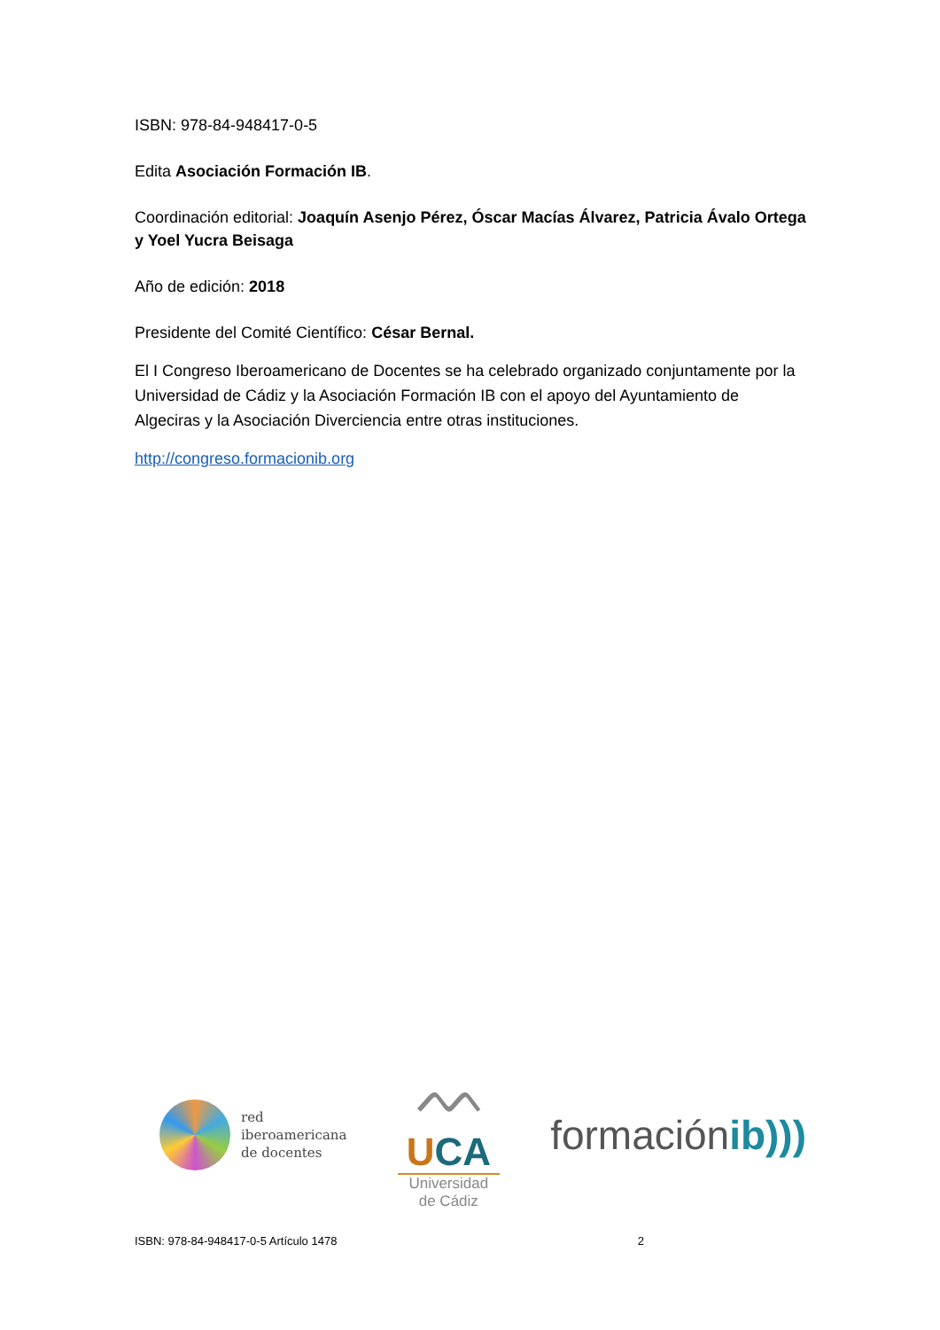ISBN: 978-84-948417-0-5
Edita Asociación Formación IB.
Coordinación editorial: Joaquín Asenjo Pérez, Óscar Macías Álvarez, Patricia Ávalo Ortega y Yoel Yucra Beisaga
Año de edición: 2018
Presidente del Comité Científico: César Bernal.
El I Congreso Iberoamericano de Docentes se ha celebrado organizado conjuntamente por la Universidad de Cádiz y la Asociación Formación IB con el apoyo del Ayuntamiento de Algeciras y la Asociación Diverciencia entre otras instituciones.
http://congreso.formacionib.org
red
iberoamericana
de docentes
ᨓ
UCA
Universidad
de Cádiz
formaciónib)))
ISBN: 978-84-948417-0-5 Artículo 1478 2